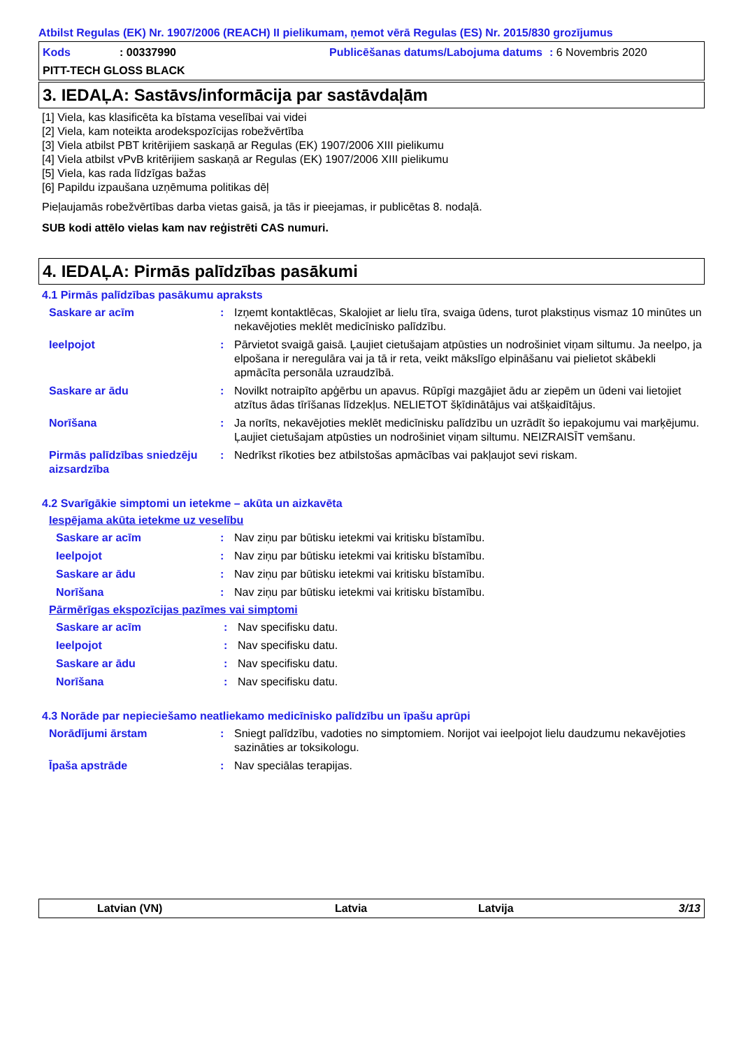Atbilst Regulas (EK) Nr. 1907/2006 (REACH) II pielikumam, ņemot vērā Regulas (ES) Nr. 2015/830 grozījumus
Kods: 00337990 Publicēšanas datums/Labojuma datums: 6 Novembris 2020
PITT-TECH GLOSS BLACK
3. IEDAĻA: Sastāvs/informācija par sastāvdaļām
[1] Viela, kas klasificēta ka bīstama veselībai vai videi
[2] Viela, kam noteikta arodekspozīcijas robežvērtība
[3] Viela atbilst PBT kritērijiem saskaņā ar Regulas (EK) 1907/2006 XIII pielikumu
[4] Viela atbilst vPvB kritērijiem saskaņā ar Regulas (EK) 1907/2006 XIII pielikumu
[5] Viela, kas rada līdzīgas bažas
[6] Papildu izpaušana uzņēmuma politikas dēļ
Pieļaujamās robežvērtības darba vietas gaisā, ja tās ir pieejamas, ir publicētas 8. nodaļā.
SUB kodi attēlo vielas kam nav reģistrēti CAS numuri.
4. IEDAĻA: Pirmās palīdzības pasākumi
4.1 Pirmās palīdzības pasākumu apraksts
Saskare ar acīm: Izņemt kontaktlēcas, Skalojiet ar lielu tīra, svaiga ūdens, turot plakstiņus vismaz 10 minūtes un nekavējoties meklēt medicīnisko palīdzību.
Ieelpojot: Pārvietot svaigā gaisā. Ļaujiet cietušajam atpūsties un nodrošiniet viņam siltumu. Ja neelpo, ja elpošana ir neregulāra vai ja tā ir reta, veikt mākslīgo elpināšanu vai pielietot skābekli apmācīta personāla uzraudzībā.
Saskare ar ādu: Novilkt notraipīto apģērbu un apavus. Rūpīgi mazgājiet ādu ar ziepēm un ūdeni vai lietojiet atzītus ādas tīrīšanas līdzekļus. NELIETOT šķīdinātājus vai atšķaidītājus.
Norīšana: Ja norīts, nekavējoties meklēt medicīnisku palīdzību un uzrādīt šo iepakojumu vai marķējumu. Ļaujiet cietušajam atpūsties un nodrošiniet viņam siltumu. NEIZRAISĪT vemšanu.
Pirmās palīdzības sniedzēju aizsardzība: Nedrīkst rīkoties bez atbilstošas apmācības vai pakļaujot sevi riskam.
4.2 Svarīgākie simptomi un ietekme – akūta un aizkavēta
Iespējama akūta ietekme uz veselību
Saskare ar acīm: Nav ziņu par būtisku ietekmi vai kritisku bīstamību.
Ieelpojot: Nav ziņu par būtisku ietekmi vai kritisku bīstamību.
Saskare ar ādu: Nav ziņu par būtisku ietekmi vai kritisku bīstamību.
Norīšana: Nav ziņu par būtisku ietekmi vai kritisku bīstamību.
Pārmērīgas ekspozīcijas pazīmes vai simptomi
Saskare ar acīm: Nav specifisku datu.
Ieelpojot: Nav specifisku datu.
Saskare ar ādu: Nav specifisku datu.
Norīšana: Nav specifisku datu.
4.3 Norāde par nepieciešamo neatliekamo medicīnisko palīdzību un īpašu aprūpi
Norādījumi ārstam: Sniegt palīdzību, vadoties no simptomiem. Norijot vai ieelpojot lielu daudzumu nekavējoties sazināties ar toksikologu.
Īpaša apstrāde: Nav speciālas terapijas.
Latvian (VN) Latvia Latvija 3/13